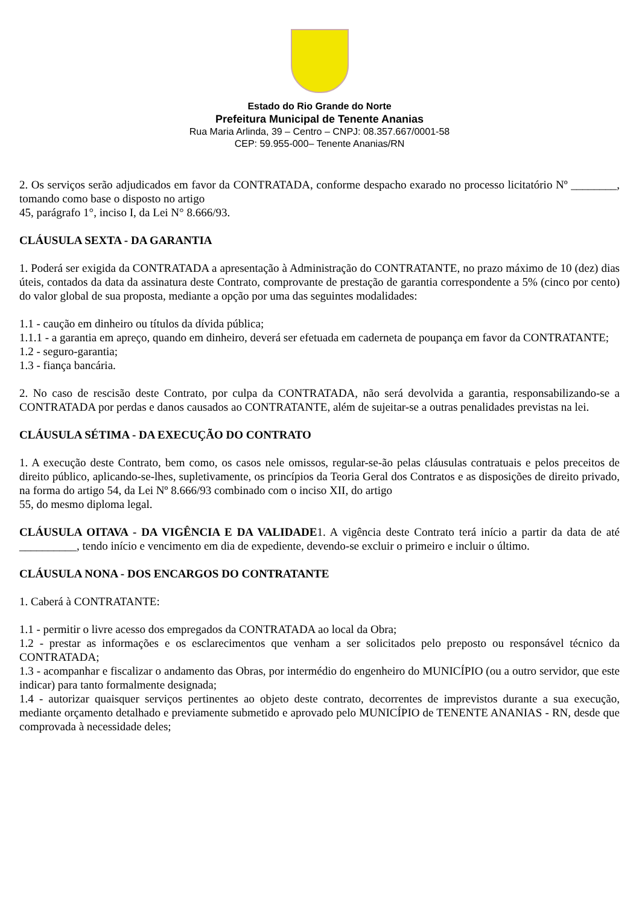Estado do Rio Grande do Norte
Prefeitura Municipal de Tenente Ananias
Rua Maria Arlinda, 39 – Centro – CNPJ: 08.357.667/0001-58
CEP: 59.955-000– Tenente Ananias/RN
2. Os serviços serão adjudicados em favor da CONTRATADA, conforme despacho exarado no processo licitatório Nº ________, tomando como base o disposto no artigo
45, parágrafo 1°, inciso I, da Lei N° 8.666/93.
CLÁUSULA SEXTA - DA GARANTIA
1. Poderá ser exigida da CONTRATADA a apresentação à Administração do CONTRATANTE, no prazo máximo de 10 (dez) dias úteis, contados da data da assinatura deste Contrato, comprovante de prestação de garantia correspondente a 5% (cinco por cento) do valor global de sua proposta, mediante a opção por uma das seguintes modalidades:
1.1 - caução em dinheiro ou títulos da dívida pública;
1.1.1 - a garantia em apreço, quando em dinheiro, deverá ser efetuada em caderneta de poupança em favor da CONTRATANTE;
1.2 - seguro-garantia;
1.3 - fiança bancária.
2. No caso de rescisão deste Contrato, por culpa da CONTRATADA, não será devolvida a garantia, responsabilizando-se a CONTRATADA por perdas e danos causados ao CONTRATANTE, além de sujeitar-se a outras penalidades previstas na lei.
CLÁUSULA SÉTIMA - DA EXECUÇÃO DO CONTRATO
1. A execução deste Contrato, bem como, os casos nele omissos, regular-se-ão pelas cláusulas contratuais e pelos preceitos de direito público, aplicando-se-lhes, supletivamente, os princípios da Teoria Geral dos Contratos e as disposições de direito privado, na forma do artigo 54, da Lei Nº 8.666/93 combinado com o inciso XII, do artigo
55, do mesmo diploma legal.
CLÁUSULA OITAVA - DA VIGÊNCIA E DA VALIDADE1. A vigência deste Contrato terá início a partir da data de até __________, tendo início e vencimento em dia de expediente, devendo-se excluir o primeiro e incluir o último.
CLÁUSULA NONA - DOS ENCARGOS DO CONTRATANTE
1. Caberá à CONTRATANTE:
1.1 - permitir o livre acesso dos empregados da CONTRATADA ao local da Obra;
1.2 - prestar as informações e os esclarecimentos que venham a ser solicitados pelo preposto ou responsável técnico da CONTRATADA;
1.3 - acompanhar e fiscalizar o andamento das Obras, por intermédio do engenheiro do MUNICÍPIO (ou a outro servidor, que este indicar) para tanto formalmente designada;
1.4 - autorizar quaisquer serviços pertinentes ao objeto deste contrato, decorrentes de imprevistos durante a sua execução, mediante orçamento detalhado e previamente submetido e aprovado pelo MUNICÍPIO de TENENTE ANANIAS - RN, desde que comprovada à necessidade deles;